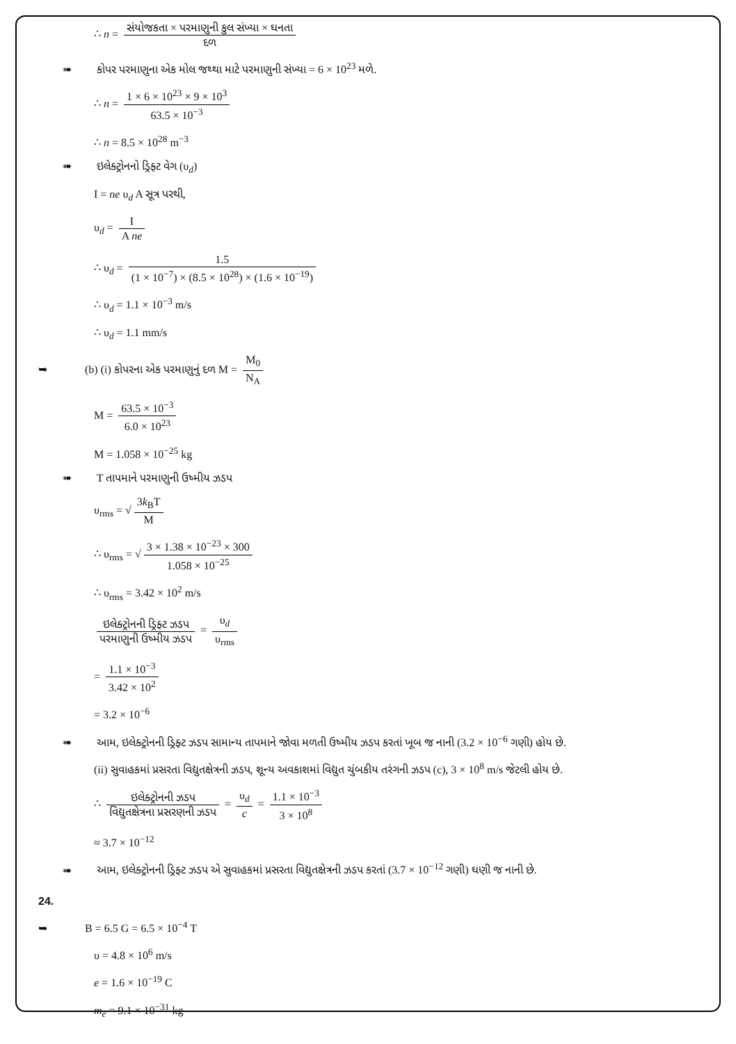∴ n = સંયોજકતા × પરમાણુની કુલ સંખ્યા × ઘનતા દળ
➠ કોપર પરમાણુના એક મોલ જથ્થા માટે પરમાણુની સંખ્યા = 6 × 10<sup>23</sup> મળે.
∴ n = 1 × 6 × 10<sup>23</sup> × 9 × 10<sup>3</sup> 63.5 × 10<sup>−3</sup>
∴ n = 8.5 × 10<sup>28</sup> m<sup>−3</sup>
➠ ઇલેક્ટ્રોનનો ડ્રિફ્ટ વેગ (υ<sub>d</sub>)
I = ne υ<sub>d</sub> A સૂત્ર પરથી,
υ<sub>d</sub> = I A ne
∴ υ<sub>d</sub> = 1.5 (1 × 10<sup>−7</sup>) × (8.5 × 10<sup>28</sup>) × (1.6 × 10<sup>−19</sup>)
∴ υ<sub>d</sub> = 1.1 × 10<sup>−3</sup> m/s
∴ υ<sub>d</sub> = 1.1 mm/s
➥ (b) (i) કોપરના એક પરમાણુનું દળ M = M<sub>0</sub> N<sub>A</sub>
M = 63.5 × 10<sup>−3</sup> 6.0 × 10<sup>23</sup>
M = 1.058 × 10<sup>−25</sup> kg
➠ T તાપમાને પરમાણુની ઉષ્મીય ઝડપ
υ<sub>rms</sub> = √ 3k<sub>B</sub>T M
∴ υ<sub>rms</sub> = √ 3 × 1.38 × 10<sup>−23</sup> × 300 1.058 × 10<sup>−25</sup>
∴ υ<sub>rms</sub> = 3.42 × 10<sup>2</sup> m/s
ઇલેક્ટ્રોનની ડ્રિફ્ટ ઝડપ પરમાણુની ઉષ્મીય ઝડપ = υ<sub>d</sub> υ<sub>rms</sub>
= 1.1 × 10<sup>−3</sup> 3.42 × 10<sup>2</sup>
= 3.2 × 10<sup>−6</sup>
➠ આમ, ઇલેક્ટ્રોનની ડ્રિફ્ટ ઝડપ સામાન્ય તાપમાને જોવા મળતી ઉષ્મીય ઝડપ કરતાં ખૂબ જ નાની (3.2 × 10<sup>−6</sup> ગણી) હોય છે.
(ii) સુવાહકમાં પ્રસરતા વિદ્યુતક્ષેત્રની ઝડપ, શૂન્ય અવકાશમાં વિદ્યુત ચુંબકીય તરંગની ઝડપ (c), 3 × 10<sup>8</sup> m/s જેટલી હોય છે.
∴ ઇલેક્ટ્રોનની ઝડપ વિદ્યુતક્ષેત્રના પ્રસરણની ઝડપ = υ<sub>d</sub> c = 1.1 × 10<sup>−3</sup> 3 × 10<sup>8</sup>
≈ 3.7 × 10<sup>−12</sup>
➠ આમ, ઇલેક્ટ્રોનની ડ્રિફ્ટ ઝડપ એ સુવાહકમાં પ્રસરતા વિદ્યુતક્ષેત્રની ઝડપ કરતાં (3.7 × 10<sup>−12</sup> ગણી) ઘણી જ નાની છે.
24.
➥ B = 6.5 G = 6.5 × 10<sup>−4</sup> T
υ = 4.8 × 10<sup>6</sup> m/s
e = 1.6 × 10<sup>−19</sup> C
m<sub>e</sub> = 9.1 × 10<sup>−31</sup> kg